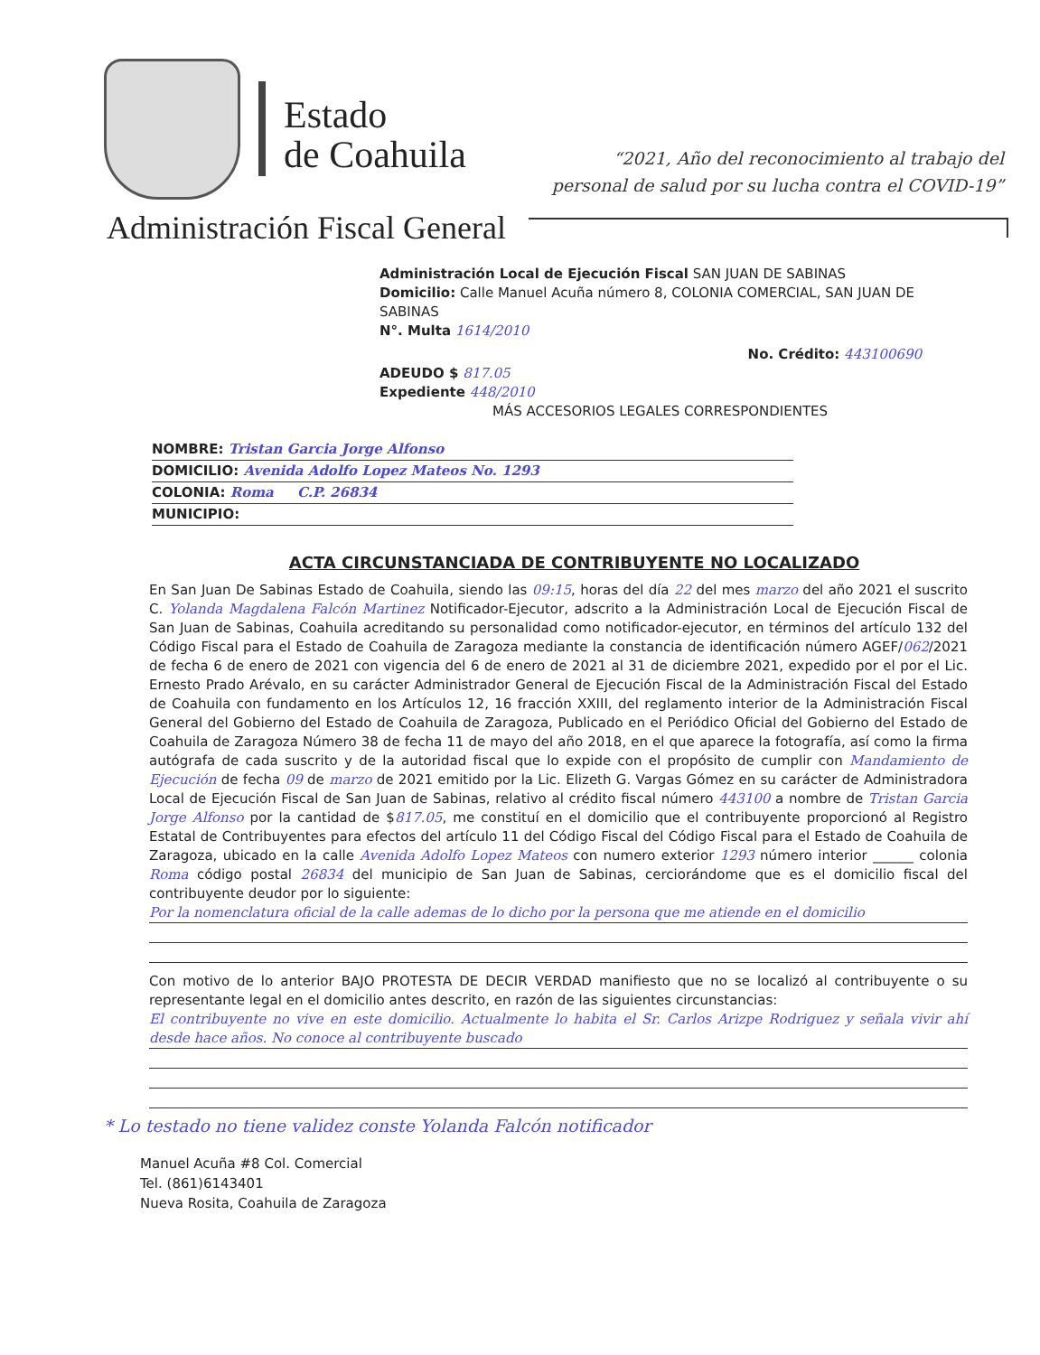Estado
de Coahuila
“2021, Año del reconocimiento al trabajo del
personal de salud por su lucha contra el COVID-19”
Administración Fiscal General
Administración Local de Ejecución Fiscal SAN JUAN DE SABINAS
Domicilio: Calle Manuel Acuña número 8, COLONIA COMERCIAL, SAN JUAN DE SABINAS
N°. Multa 1614/2010
No. Crédito: 443100690
ADEUDO $ 817.05
Expediente 448/2010
MÁS ACCESORIOS LEGALES CORRESPONDIENTES
NOMBRE: Tristan Garcia Jorge Alfonso
DOMICILIO: Avenida Adolfo Lopez Mateos No. 1293
COLONIA: Roma C.P. 26834
MUNICIPIO:
ACTA CIRCUNSTANCIADA DE CONTRIBUYENTE NO LOCALIZADO
En San Juan De Sabinas Estado de Coahuila, siendo las 09:15, horas del día 22 del mes marzo del año 2021 el suscrito C. Yolanda Magdalena Falcón Martinez Notificador-Ejecutor, adscrito a la Administración Local de Ejecución Fiscal de San Juan de Sabinas, Coahuila acreditando su personalidad como notificador-ejecutor, en términos del artículo 132 del Código Fiscal para el Estado de Coahuila de Zaragoza mediante la constancia de identificación número AGEF/062/2021 de fecha 6 de enero de 2021 con vigencia del 6 de enero de 2021 al 31 de diciembre 2021, expedido por el por el Lic. Ernesto Prado Arévalo, en su carácter Administrador General de Ejecución Fiscal de la Administración Fiscal del Estado de Coahuila con fundamento en los Artículos 12, 16 fracción XXIII, del reglamento interior de la Administración Fiscal General del Gobierno del Estado de Coahuila de Zaragoza, Publicado en el Periódico Oficial del Gobierno del Estado de Coahuila de Zaragoza Número 38 de fecha 11 de mayo del año 2018, en el que aparece la fotografía, así como la firma autógrafa de cada suscrito y de la autoridad fiscal que lo expide con el propósito de cumplir con Mandamiento de Ejecución de fecha 09 de marzo de 2021 emitido por la Lic. Elizeth G. Vargas Gómez en su carácter de Administradora Local de Ejecución Fiscal de San Juan de Sabinas, relativo al crédito fiscal número 443100 a nombre de Tristan Garcia Jorge Alfonso por la cantidad de $817.05, me constituí en el domicilio que el contribuyente proporcionó al Registro Estatal de Contribuyentes para efectos del artículo 11 del Código Fiscal del Código Fiscal para el Estado de Coahuila de Zaragoza, ubicado en la calle Avenida Adolfo Lopez Mateos con numero exterior 1293 número interior ______ colonia Roma código postal 26834 del municipio de San Juan de Sabinas, cerciorándome que es el domicilio fiscal del contribuyente deudor por lo siguiente:
Por la nomenclatura oficial de la calle ademas de lo dicho por la persona que me atiende en el domicilio
Con motivo de lo anterior BAJO PROTESTA DE DECIR VERDAD manifiesto que no se localizó al contribuyente o su representante legal en el domicilio antes descrito, en razón de las siguientes circunstancias:
El contribuyente no vive en este domicilio. Actualmente lo habita el Sr. Carlos Arizpe Rodriguez y señala vivir ahí desde hace años. No conoce al contribuyente buscado
* Lo testado no tiene validez conste Yolanda Falcón notificador
Manuel Acuña #8 Col. Comercial
Tel. (861)6143401
Nueva Rosita, Coahuila de Zaragoza